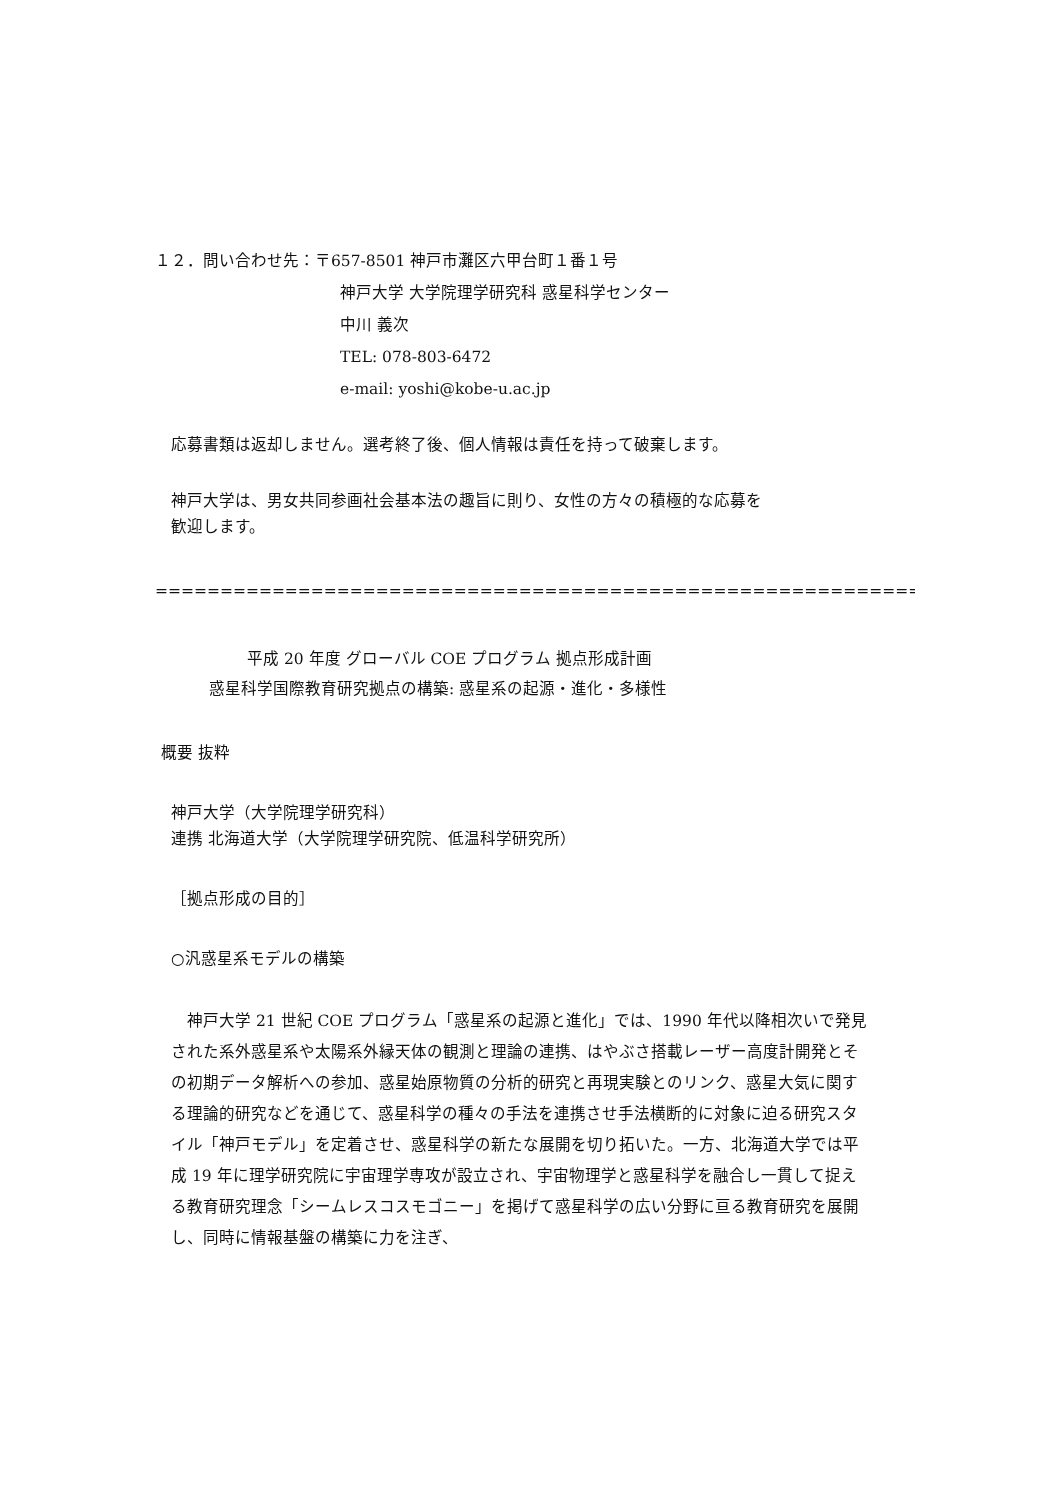１２．問い合わせ先：〒657-8501 神戸市灘区六甲台町１番１号
神戸大学 大学院理学研究科 惑星科学センター
中川 義次
TEL: 078-803-6472
e-mail: yoshi@kobe-u.ac.jp
応募書類は返却しません。選考終了後、個人情報は責任を持って破棄します。
神戸大学は、男女共同参画社会基本法の趣旨に則り、女性の方々の積極的な応募を
歓迎します。
================================================================
平成 20 年度 グローバル COE プログラム 拠点形成計画
惑星科学国際教育研究拠点の構築: 惑星系の起源・進化・多様性
概要 抜粋
神戸大学（大学院理学研究科）
連携 北海道大学（大学院理学研究院、低温科学研究所）
［拠点形成の目的］
○汎惑星系モデルの構築
　神戸大学 21 世紀 COE プログラム「惑星系の起源と進化」では、1990 年代以降相次いで発見された系外惑星系や太陽系外縁天体の観測と理論の連携、はやぶさ搭載レーザー高度計開発とその初期データ解析への参加、惑星始原物質の分析的研究と再現実験とのリンク、惑星大気に関する理論的研究などを通じて、惑星科学の種々の手法を連携させ手法横断的に対象に迫る研究スタイル「神戸モデル」を定着させ、惑星科学の新たな展開を切り拓いた。一方、北海道大学では平成 19 年に理学研究院に宇宙理学専攻が設立され、宇宙物理学と惑星科学を融合し一貫して捉える教育研究理念「シームレスコスモゴニー」を掲げて惑星科学の広い分野に亘る教育研究を展開し、同時に情報基盤の構築に力を注ぎ、